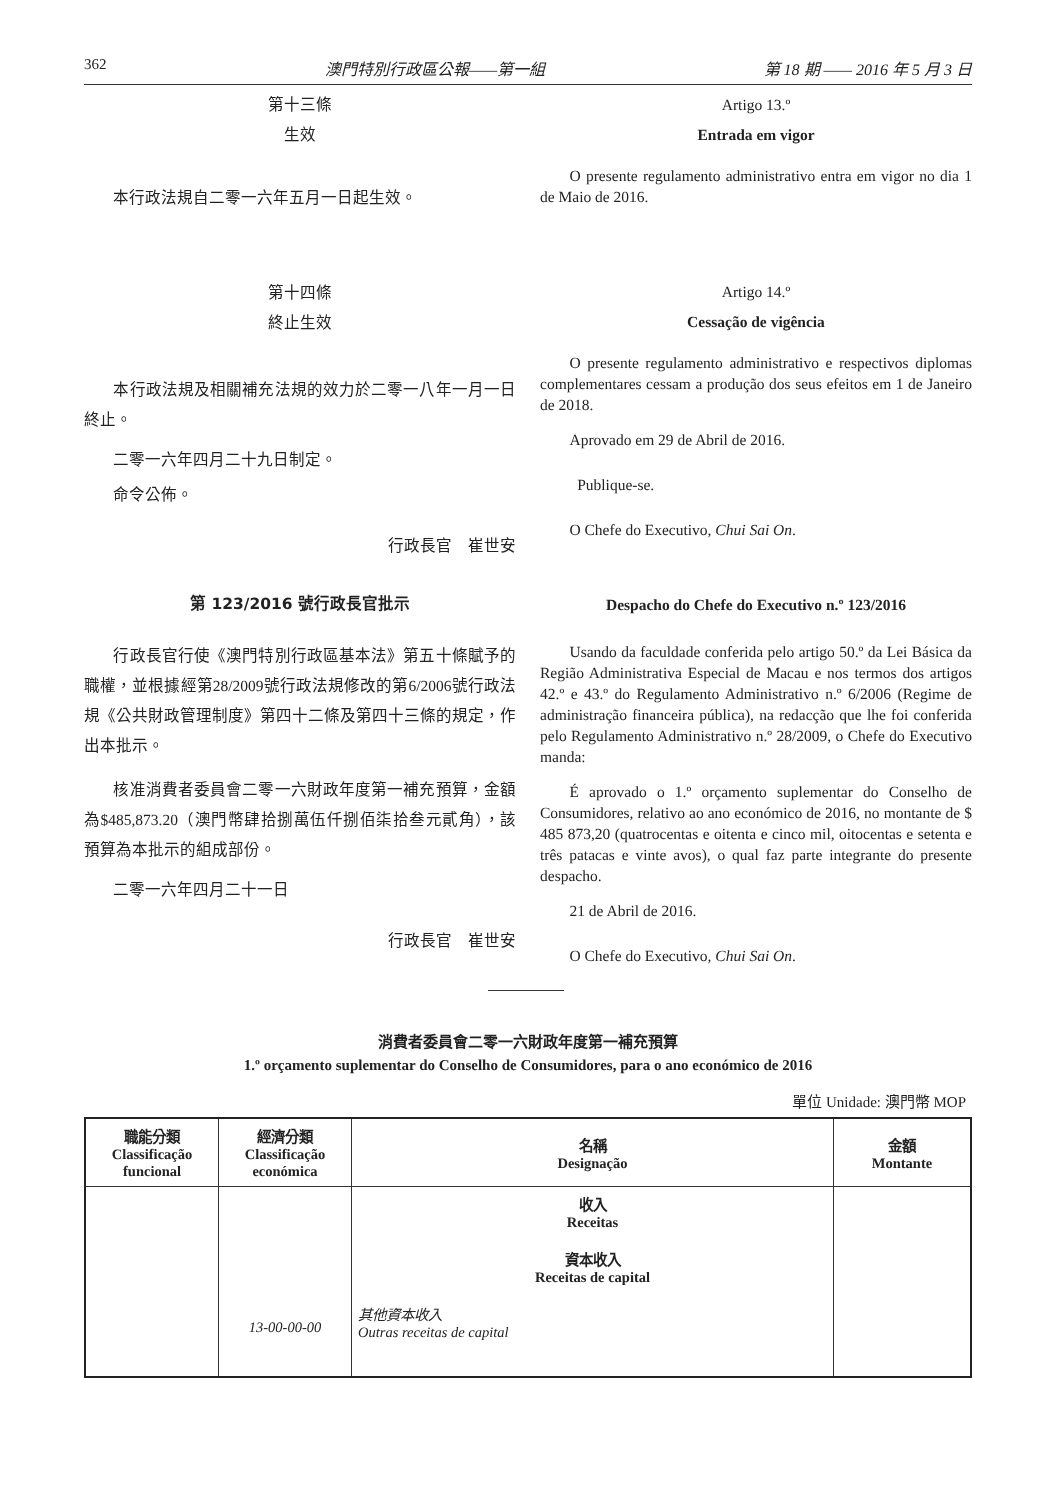362 澳門特別行政區公報——第一組 第 18 期 —— 2016 年 5 月 3 日
第十三條
生效
本行政法規自二零一六年五月一日起生效。
第十四條
終止生效
本行政法規及相關補充法規的效力於二零一八年一月一日終止。
二零一六年四月二十九日制定。
命令公佈。
行政長官　崔世安
Artigo 13.º
Entrada em vigor
O presente regulamento administrativo entra em vigor no dia 1 de Maio de 2016.
Artigo 14.º
Cessação de vigência
O presente regulamento administrativo e respectivos diplomas complementares cessam a produção dos seus efeitos em 1 de Janeiro de 2018.
Aprovado em 29 de Abril de 2016.
Publique-se.
O Chefe do Executivo, Chui Sai On.
第 123/2016 號行政長官批示
行政長官行使《澳門特別行政區基本法》第五十條賦予的職權，並根據經第28/2009號行政法規修改的第6/2006號行政法規《公共財政管理制度》第四十二條及第四十三條的規定，作出本批示。
核准消費者委員會二零一六財政年度第一補充預算，金額為$485,873.20（澳門幣肆拾捌萬伍仟捌佰柒拾叁元貳角），該預算為本批示的組成部份。
二零一六年四月二十一日
行政長官　崔世安
Despacho do Chefe do Executivo n.º 123/2016
Usando da faculdade conferida pelo artigo 50.º da Lei Básica da Região Administrativa Especial de Macau e nos termos dos artigos 42.º e 43.º do Regulamento Administrativo n.º 6/2006 (Regime de administração financeira pública), na redacção que lhe foi conferida pelo Regulamento Administrativo n.º 28/2009, o Chefe do Executivo manda:
É aprovado o 1.º orçamento suplementar do Conselho de Consumidores, relativo ao ano económico de 2016, no montante de $ 485 873,20 (quatrocentas e oitenta e cinco mil, oitocentas e setenta e três patacas e vinte avos), o qual faz parte integrante do presente despacho.
21 de Abril de 2016.
O Chefe do Executivo, Chui Sai On.
消費者委員會二零一六財政年度第一補充預算
1.º orçamento suplementar do Conselho de Consumidores, para o ano económico de 2016
單位 Unidade: 澳門幣 MOP
| 職能分類 Classificação funcional | 經濟分類 Classificação económica | 名稱 Designação | 金額 Montante |
| --- | --- | --- | --- |
| | 13-00-00-00 | 收入 Receitas 資本收入 Receitas de capital 其他資本收入 Outras receitas de capital | |